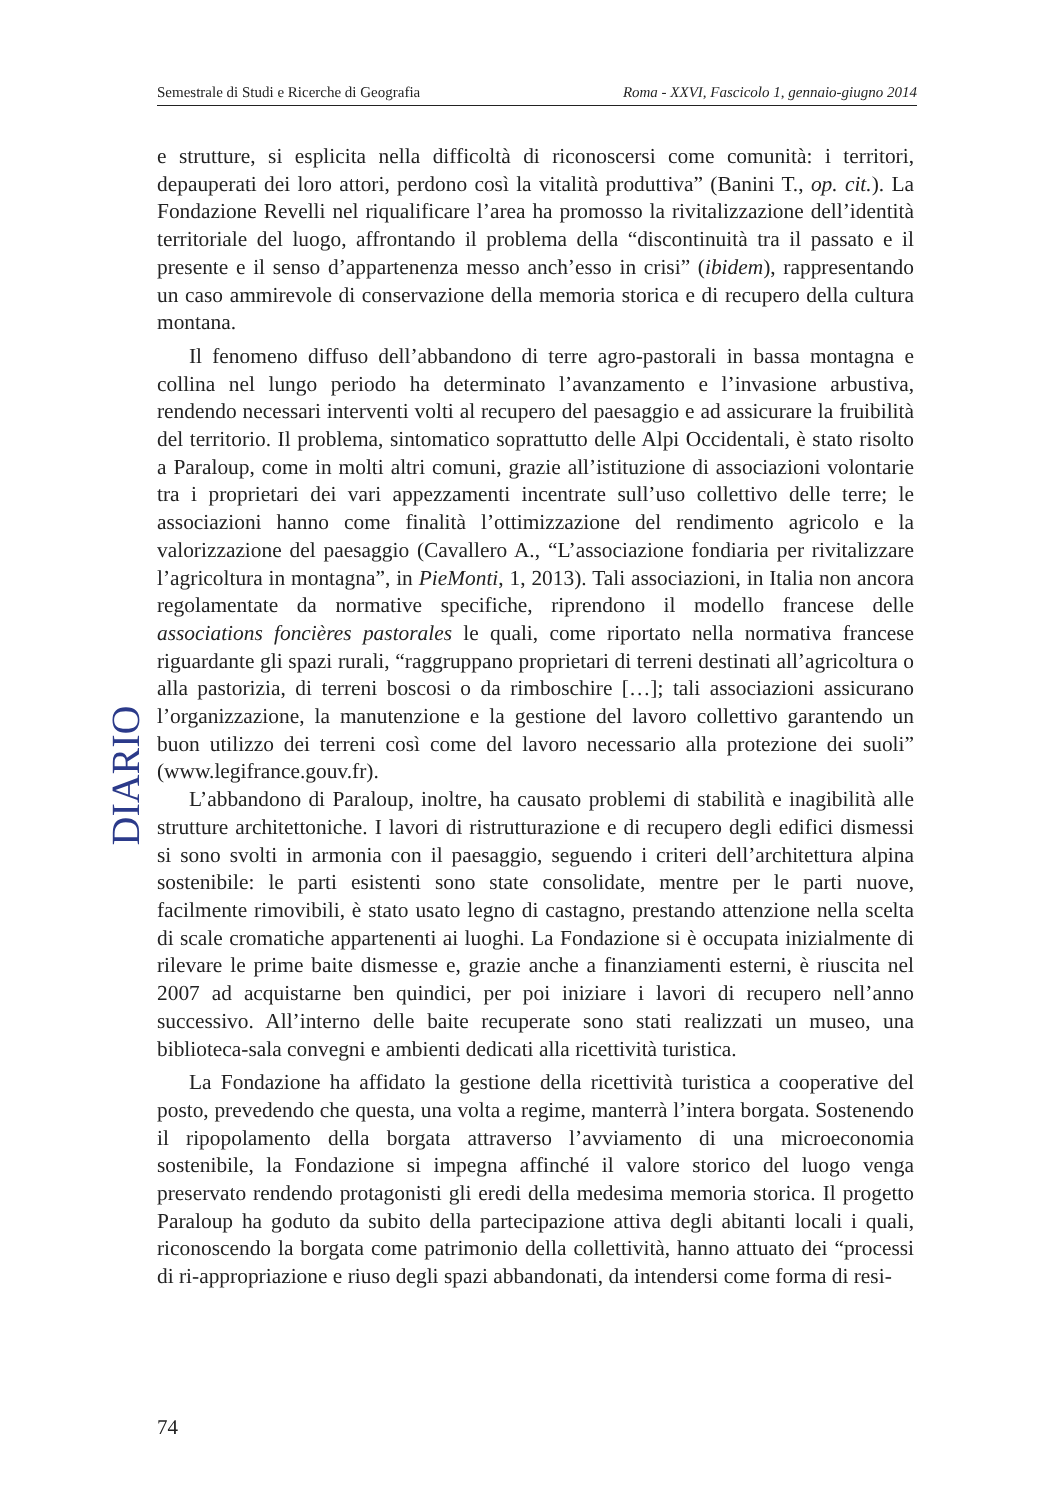Semestrale di Studi e Ricerche di Geografia Roma - XXVI, Fascicolo 1, gennaio-giugno 2014
DIARIO
e strutture, si esplicita nella difficoltà di riconoscersi come comunità: i territori, depauperati dei loro attori, perdono così la vitalità produttiva” (Banini T., op. cit.). La Fondazione Revelli nel riqualificare l’area ha promosso la rivitalizzazione dell’identità territoriale del luogo, affrontando il problema della “discontinuità tra il passato e il presente e il senso d’appartenenza messo anch’esso in crisi” (ibidem), rappresentando un caso ammirevole di conservazione della memoria storica e di recupero della cultura montana.
Il fenomeno diffuso dell’abbandono di terre agro-pastorali in bassa montagna e collina nel lungo periodo ha determinato l’avanzamento e l’invasione arbustiva, rendendo necessari interventi volti al recupero del paesaggio e ad assicurare la fruibilità del territorio. Il problema, sintomatico soprattutto delle Alpi Occidentali, è stato risolto a Paraloup, come in molti altri comuni, grazie all’istituzione di associazioni volontarie tra i proprietari dei vari appezzamenti incentrate sull’uso collettivo delle terre; le associazioni hanno come finalità l’ottimizzazione del rendimento agricolo e la valorizzazione del paesaggio (Cavallero A., “L’associazione fondiaria per rivitalizzare l’agricoltura in montagna”, in PieMonti, 1, 2013). Tali associazioni, in Italia non ancora regolamentate da normative specifiche, riprendono il modello francese delle associations foncières pastorales le quali, come riportato nella normativa francese riguardante gli spazi rurali, “raggruppano proprietari di terreni destinati all’agricoltura o alla pastorizia, di terreni boscosi o da rimboschire […]; tali associazioni assicurano l’organizzazione, la manutenzione e la gestione del lavoro collettivo garantendo un buon utilizzo dei terreni così come del lavoro necessario alla protezione dei suoli” (www.legifrance.gouv.fr).
L’abbandono di Paraloup, inoltre, ha causato problemi di stabilità e inagibilità alle strutture architettoniche. I lavori di ristrutturazione e di recupero degli edifici dismessi si sono svolti in armonia con il paesaggio, seguendo i criteri dell’architettura alpina sostenibile: le parti esistenti sono state consolidate, mentre per le parti nuove, facilmente rimovibili, è stato usato legno di castagno, prestando attenzione nella scelta di scale cromatiche appartenenti ai luoghi. La Fondazione si è occupata inizialmente di rilevare le prime baite dismesse e, grazie anche a finanziamenti esterni, è riuscita nel 2007 ad acquistarne ben quindici, per poi iniziare i lavori di recupero nell’anno successivo. All’interno delle baite recuperate sono stati realizzati un museo, una biblioteca-sala convegni e ambienti dedicati alla ricettività turistica.
La Fondazione ha affidato la gestione della ricettività turistica a cooperative del posto, prevedendo che questa, una volta a regime, manterrà l’intera borgata. Sostenendo il ripopolamento della borgata attraverso l’avviamento di una microeconomia sostenibile, la Fondazione si impegna affinché il valore storico del luogo venga preservato rendendo protagonisti gli eredi della medesima memoria storica. Il progetto Paraloup ha goduto da subito della partecipazione attiva degli abitanti locali i quali, riconoscendo la borgata come patrimonio della collettività, hanno attuato dei “processi di ri-appropriazione e riuso degli spazi abbandonati, da intendersi come forma di resi-
74